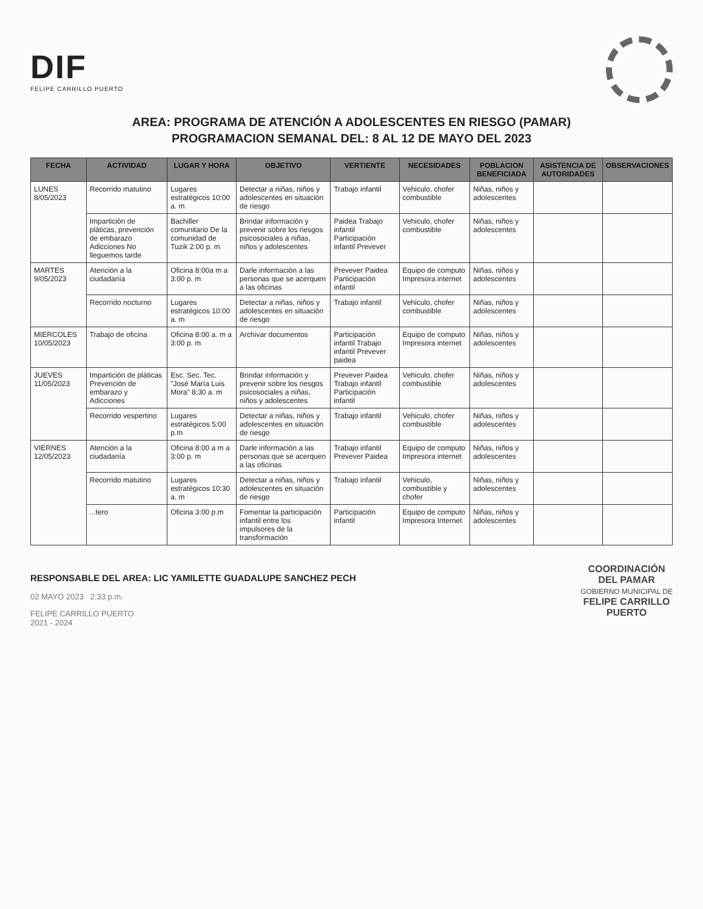DIF
FELIPE CARRILLO PUERTO
AREA: PROGRAMA DE ATENCIÓN A ADOLESCENTES EN RIESGO (PAMAR)
PROGRAMACION SEMANAL DEL: 8 AL 12 DE MAYO DEL 2023
| FECHA | ACTIVIDAD | LUGAR Y HORA | OBJETIVO | VERTIENTE | NECESIDADES | POBLACION BENEFICIADA | ASISTENCIA DE AUTORIDADES | OBSERVACIONES |
| --- | --- | --- | --- | --- | --- | --- | --- | --- |
| LUNES 8/05/2023 | Recorrido matutino | Lugares estratégicos 10:00 a. m | Detectar a niñas, niños y adolescentes en situación de riesgo | Trabajo infantil | Vehiculo, chofer combustible | Niñas, niños y adolescentes | | |
| | Impartición de pláticas, prevención de embarazo Adicciones No lleguemos tarde | Bachiller comunitario De la comunidad de Tuzik 2:00 p. m | Brindar información y prevenir sobre los riesgos psicosociales a niñas, niños y adolescentes | Paidea Trabajo infantil Participación infantil Prevever | Vehiculo, chofer combustible | Niñas, niños y adolescentes | | |
| MARTES 9/05/2023 | Atención a la ciudadanía | Oficina 8:00a m a 3:00 p. m | Darle información a las personas que se acerquen a las oficinas | Prevever Paidea Participación infantil | Equipo de computo Impresora internet | Niñas, niños y adolescentes | | |
| | Recorrido nocturno | Lugares estratégicos 10:00 a. m | Detectar a niñas, niños y adolescentes en situación de riesgo | Trabajo infantil | Vehiculo, chofer combustible | Niñas, niños y adolescentes | | |
| MIERCOLES 10/05/2023 | Trabajo de oficina | Oficina 8:00 a. m a 3:00 p. m | Archivar documentos | Participación infantil Trabajo infantil Prevever paidea | Equipo de computo Impresora internet | Niñas, niños y adolescentes | | |
| JUEVES 11/05/2023 | Impartición de pláticas Prevención de embarazo y Adicciones | Esc. Sec. Tec. "José María Luis Mora" 8:30 a. m | Brindar información y prevenir sobre los riesgos psicosociales a niñas, niños y adolescentes | Prevever Paidea Trabajo infantil Participación infantil | Vehiculo, chofer combustible | Niñas, niños y adolescentes | | |
| | Recorrido vespertino | Lugares estratégicos 5:00 p.m | Detectar a niñas, niños y adolescentes en situación de riesgo | Trabajo infantil | Vehiculo, chofer combustible | Niñas, niños y adolescentes | | |
| VIERNES 12/05/2023 | Atención a la ciudadanía | Oficina 8:00 a m a 3:00 p. m | Darle información a las personas que se acerquen a las oficinas | Trabajo infantil Prevever Paidea | Equipo de computo Impresora internet | Niñas, niños y adolescentes | | |
| | Recorrido matutino | Lugares estratégicos 10:30 a. m | Detectar a niñas, niños y adolescentes en situación de riesgo | Trabajo infantil | Vehiculo, combustible y chofer | Niñas, niños y adolescentes | | |
| | ...tero | Oficina 3:00 p.m | Fomentar la participación infantil entre los impulsores de la transformación | Participación infantil | Equipo de computo Impresora Internet | Niñas, niños y adolescentes | | |
RESPONSABLE DEL AREA: LIC YAMILETTE GUADALUPE SANCHEZ PECH
02 MAYO 2023 2:33 p.m.
FELIPE CARRILLO PUERTO
2021 - 2024
COORDINACIÓN
DEL PAMAR
GOBIERNO MUNICIPAL DE
FELIPE CARRILLO
PUERTO